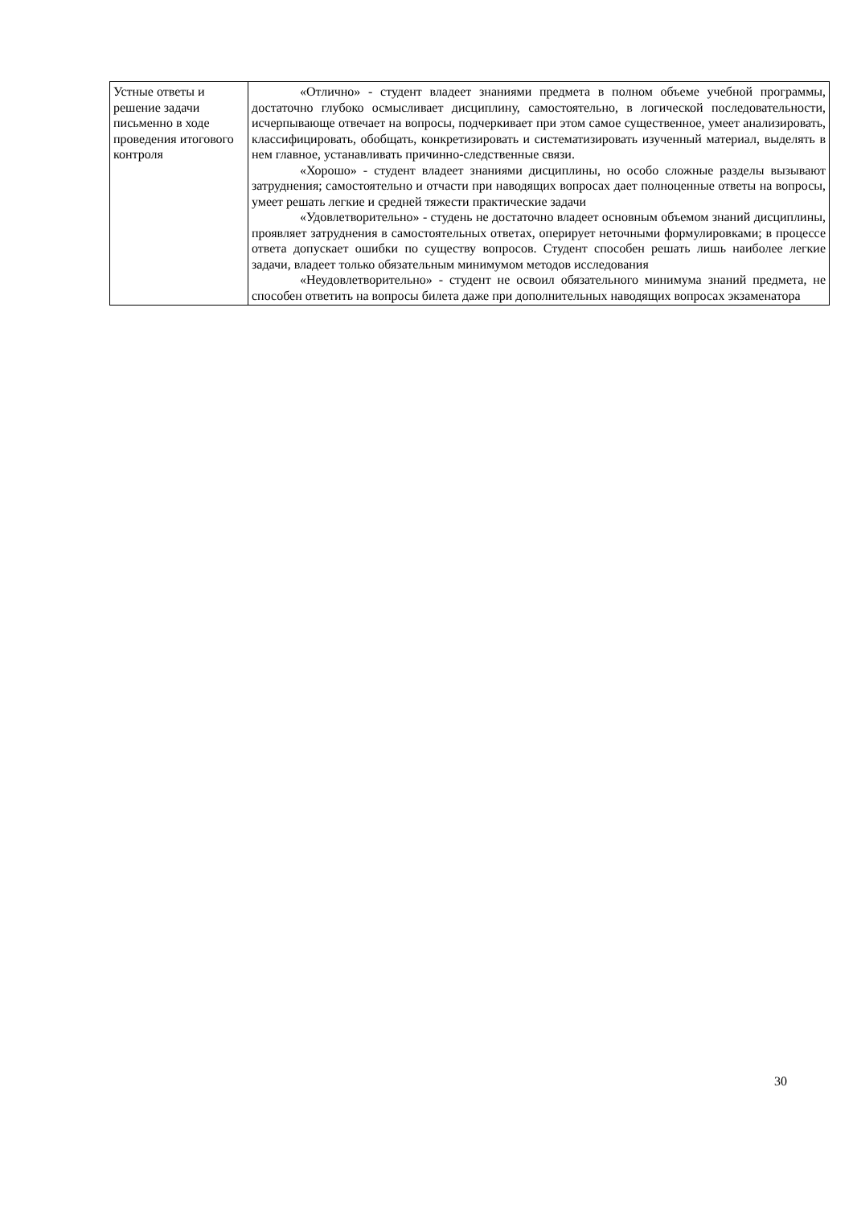| Устные ответы и решение задачи письменно в ходе проведения итогового контроля | «Отлично» - студент владеет знаниями предмета в полном объеме учебной программы, достаточно глубоко осмысливает дисциплину, самостоятельно, в логической последовательности, исчерпывающе отвечает на вопросы, подчеркивает при этом самое существенное, умеет анализировать, классифицировать, обобщать, конкретизировать и систематизировать изученный материал, выделять в нем главное, устанавливать причинно-следственные связи. «Хорошо» - студент владеет знаниями дисциплины, но особо сложные разделы вызывают затруднения; самостоятельно и отчасти при наводящих вопросах дает полноценные ответы на вопросы, умеет решать легкие и средней тяжести практические задачи «Удовлетворительно» - студень не достаточно владеет основным объемом знаний дисциплины, проявляет затруднения в самостоятельных ответах, оперирует неточными формулировками; в процессе ответа допускает ошибки по существу вопросов. Студент способен решать лишь наиболее легкие задачи, владеет только обязательным минимумом методов исследования «Неудовлетворительно» - студент не освоил обязательного минимума знаний предмета, не способен ответить на вопросы билета даже при дополнительных наводящих вопросах экзаменатора |
30